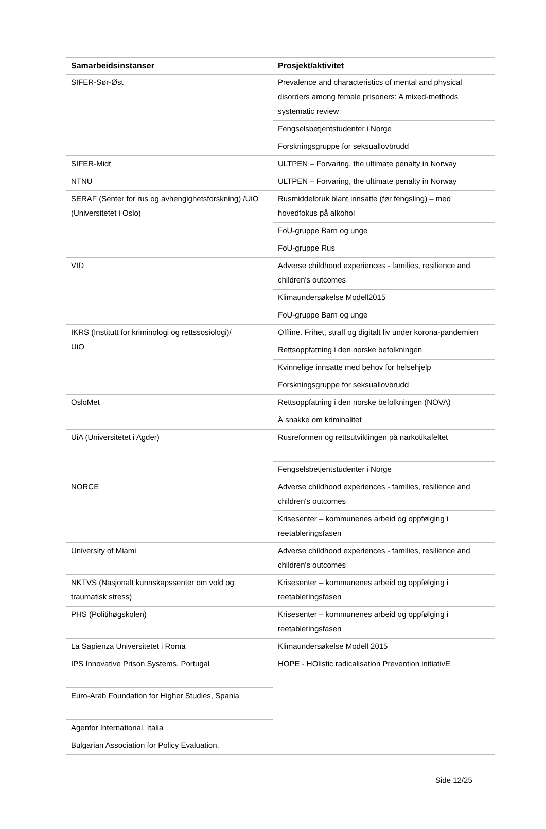| Samarbeidsinstanser | Prosjekt/aktivitet |
| --- | --- |
| SIFER-Sør-Øst | Prevalence and characteristics of mental and physical disorders among female prisoners: A mixed-methods systematic review |
| | Fengselsbetjentstudenter i Norge |
| | Forskningsgruppe for seksuallovbrudd |
| SIFER-Midt | ULTPEN – Forvaring, the ultimate penalty in Norway |
| NTNU | ULTPEN – Forvaring, the ultimate penalty in Norway |
| SERAF (Senter for rus og avhengighetsforskning) /UiO (Universitetet i Oslo) | Rusmiddelbruk blant innsatte (før fengsling) – med hovedfokus på alkohol |
| | FoU-gruppe Barn og unge |
| | FoU-gruppe Rus |
| VID | Adverse childhood experiences - families, resilience and children's outcomes |
| | Klimaundersøkelse Modell2015 |
| | FoU-gruppe Barn og unge |
| IKRS (Institutt for kriminologi og rettssosiologi)/ UiO | Offline. Frihet, straff og digitalt liv under korona-pandemien |
| | Rettsoppfatning i den norske befolkningen |
| | Kvinnelige innsatte med behov for helsehjelp |
| | Forskningsgruppe for seksuallovbrudd |
| OsloMet | Rettsoppfatning i den norske befolkningen (NOVA) |
| | Å snakke om kriminalitet |
| UiA (Universitetet i Agder) | Rusreformen og rettsutviklingen på narkotikafeltet |
| | Fengselsbetjentstudenter i Norge |
| NORCE | Adverse childhood experiences - families, resilience and children's outcomes |
| | Krisesenter – kommunenes arbeid og oppfølging i reetableringsfasen |
| University of Miami | Adverse childhood experiences - families, resilience and children's outcomes |
| NKTVS (Nasjonalt kunnskapssenter om vold og traumatisk stress) | Krisesenter – kommunenes arbeid og oppfølging i reetableringsfasen |
| PHS (Politihøgskolen) | Krisesenter – kommunenes arbeid og oppfølging i reetableringsfasen |
| La Sapienza Universitetet i Roma | Klimaundersøkelse Modell 2015 |
| IPS Innovative Prison Systems, Portugal | HOPE - HOlistic radicalisation Prevention initiativE |
| Euro-Arab Foundation for Higher Studies, Spania | |
| Agenfor International, Italia | |
| Bulgarian Association for Policy Evaluation, | |
Side 12/25